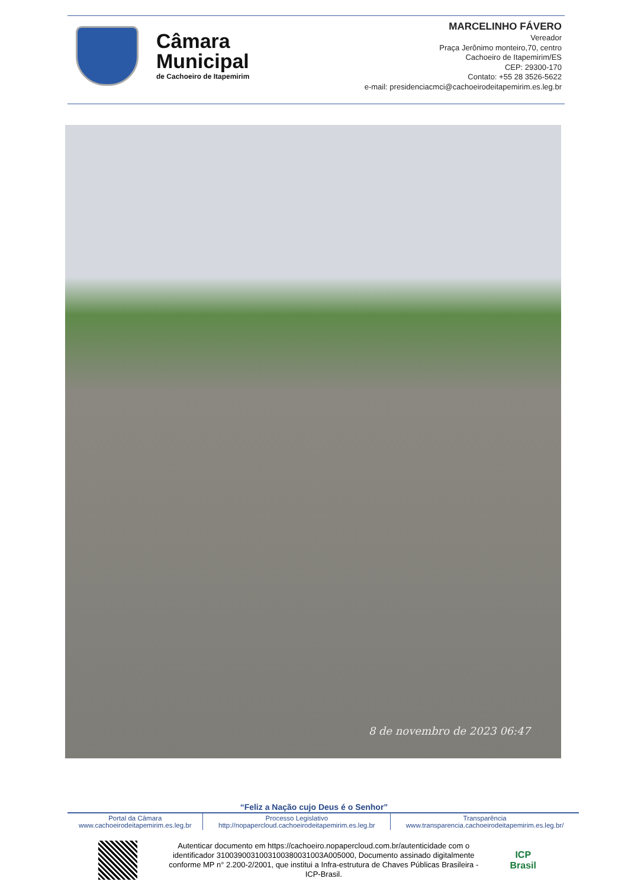Câmara
Municipal
de Cachoeiro de Itapemirim
MARCELINHO FÁVERO
Vereador
Praça Jerônimo monteiro,70, centro
Cachoeiro de Itapemirim/ES
CEP: 29300-170
Contato: +55 28 3526-5622
e-mail: presidenciacmci@cachoeirodeitapemirim.es.leg.br
8 de novembro de 2023 06:47
“Feliz a Nação cujo Deus é o Senhor”
| Portal da Câmara www.cachoeirodeitapemirim.es.leg.br | Processo Legislativo http://nopapercloud.cachoeirodeitapemirim.es.leg.br | Transparência www.transparencia.cachoeirodeitapemirim.es.leg.br/ |
Autenticar documento em https://cachoeiro.nopapercloud.com.br/autenticidade com o identificador 3100390031003100380031003A005000, Documento assinado digitalmente conforme MP n° 2.200-2/2001, que institui a Infra-estrutura de Chaves Públicas Brasileira - ICP-Brasil.
ICP
Brasil